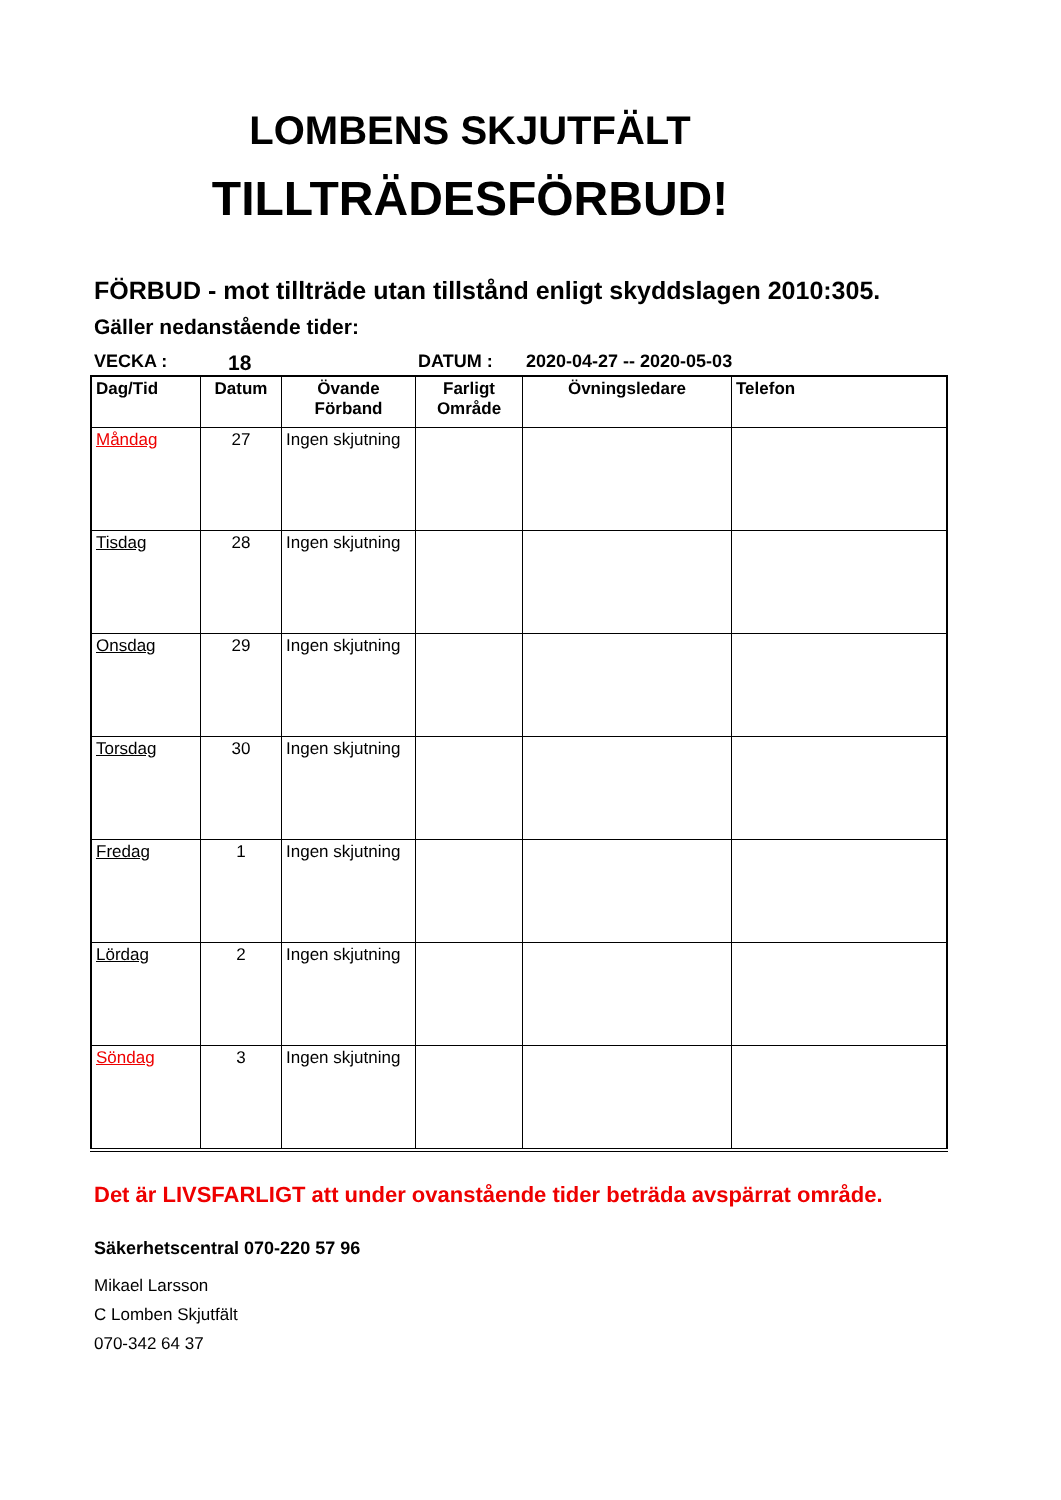LOMBENS SKJUTFÄLT
TILLTRÄDESFÖRBUD!
FÖRBUD - mot tillträde utan tillstånd enligt skyddslagen 2010:305.
Gäller nedanstående tider:
VECKA : 18 DATUM : 2020-04-27 -- 2020-05-03
| Dag/Tid | Datum | Övande Förband | Farligt Område | Övningsledare | Telefon |
| --- | --- | --- | --- | --- | --- |
| Måndag | 27 | Ingen skjutning | | | |
| Tisdag | 28 | Ingen skjutning | | | |
| Onsdag | 29 | Ingen skjutning | | | |
| Torsdag | 30 | Ingen skjutning | | | |
| Fredag | 1 | Ingen skjutning | | | |
| Lördag | 2 | Ingen skjutning | | | |
| Söndag | 3 | Ingen skjutning | | | |
Det är LIVSFARLIGT att under ovanstående tider beträda avspärrat område.
Säkerhetscentral 070-220 57 96
Mikael Larsson
C Lomben Skjutfält
070-342 64 37